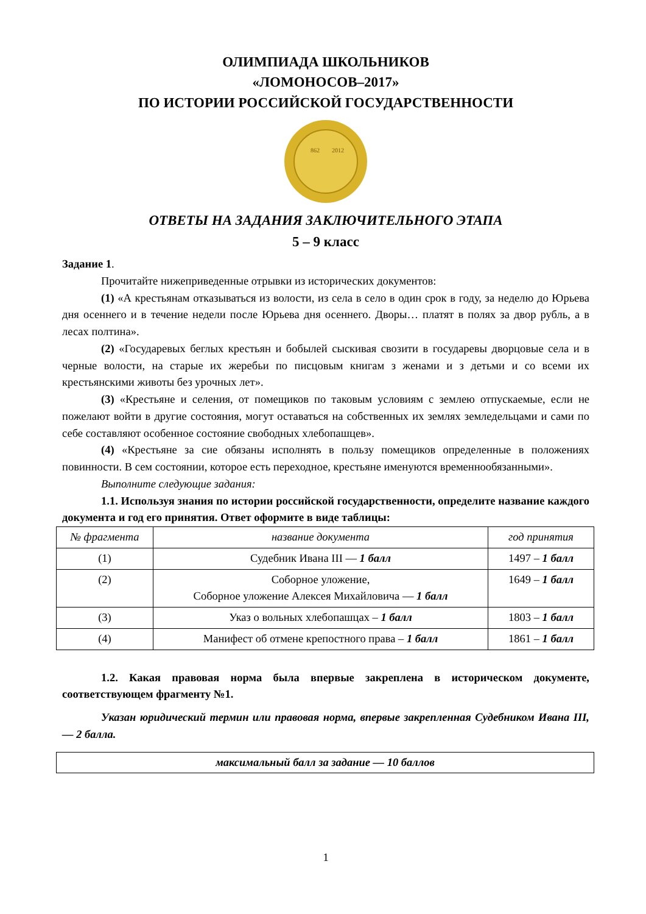ОЛИМПИАДА ШКОЛЬНИКОВ
«ЛОМОНОСОВ–2017»
ПО ИСТОРИИ РОССИЙСКОЙ ГОСУДАРСТВЕННОСТИ
862
2012
ОТВЕТЫ НА ЗАДАНИЯ ЗАКЛЮЧИТЕЛЬНОГО ЭТАПА
5 – 9 класс
Задание 1.
Прочитайте нижеприведенные отрывки из исторических документов:
(1) «А крестьянам отказываться из волости, из села в село в один срок в году, за неделю до Юрьева дня осеннего и в течение недели после Юрьева дня осеннего. Дворы… платят в полях за двор рубль, а в лесах полтина».
(2) «Государевых беглых крестьян и бобылей сыскивая свозити в государевы дворцовые села и в черные волости, на старые их жеребьи по писцовым книгам з женами и з детьми и со всеми их крестьянскими животы без урочных лет».
(3) «Крестьяне и селения, от помещиков по таковым условиям с землею отпускаемые, если не пожелают войти в другие состояния, могут оставаться на собственных их землях земледельцами и сами по себе составляют особенное состояние свободных хлебопашцев».
(4) «Крестьяне за сие обязаны исполнять в пользу помещиков определенные в положениях повинности. В сем состоянии, которое есть переходное, крестьяне именуются временнообязанными».
Выполните следующие задания:
1.1. Используя знания по истории российской государственности, определите название каждого документа и год его принятия. Ответ оформите в виде таблицы:
| № фрагмента | название документа | год принятия |
| --- | --- | --- |
| (1) | Судебник Ивана III — 1 балл | 1497 – 1 балл |
| (2) | Соборное уложение, Соборное уложение Алексея Михайловича — 1 балл | 1649 – 1 балл |
| (3) | Указ о вольных хлебопашцах – 1 балл | 1803 – 1 балл |
| (4) | Манифест об отмене крепостного права – 1 балл | 1861 – 1 балл |
1.2. Какая правовая норма была впервые закреплена в историческом документе, соответствующем фрагменту №1.
Указан юридический термин или правовая норма, впервые закрепленная Судебником Ивана III, — 2 балла.
максимальный балл за задание — 10 баллов
1